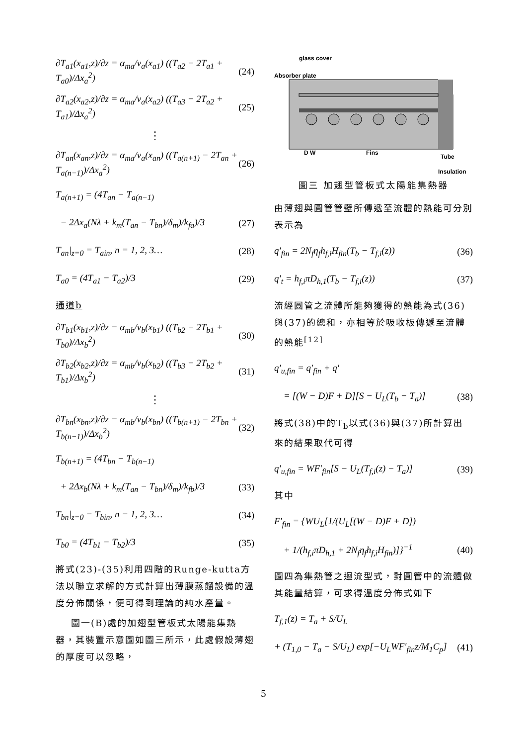∂T<sub>a1</sub>(x<sub>a1</sub>,z)/∂z = α<sub>ma</sub>/v<sub>a</sub>(x<sub>a1</sub>) ((T<sub>a2</sub> − 2T<sub>a1</sub> + T<sub>a0</sub>)/Δx<sub>a</sub><sup>2</sup>) (24)
∂T<sub>a2</sub>(x<sub>a2</sub>,z)/∂z = α<sub>ma</sub>/v<sub>a</sub>(x<sub>a2</sub>) ((T<sub>a3</sub> − 2T<sub>a2</sub> + T<sub>a1</sub>)/Δx<sub>a</sub><sup>2</sup>) (25)
⋮
∂T<sub>an</sub>(x<sub>an</sub>,z)/∂z = α<sub>ma</sub>/v<sub>a</sub>(x<sub>an</sub>) ((T<sub>a(n+1)</sub> − 2T<sub>an</sub> + T<sub>a(n−1)</sub>)/Δx<sub>a</sub><sup>2</sup>) (26)
T<sub>a(n+1)</sub> = (4T<sub>an</sub> − T<sub>a(n−1)</sub>
− 2Δx<sub>a</sub>(Nλ + k<sub>m</sub>(T<sub>an</sub> − T<sub>bn</sub>)/δ<sub>m</sub>)/k<sub>fa</sub>)/3 (27)
T<sub>an</sub>|<sub>z=0</sub> = T<sub>ain</sub>, n = 1, 2, 3… (28)
T<sub>a0</sub> = (4T<sub>a1</sub> − T<sub>a2</sub>)/3 (29)
通道b
∂T<sub>b1</sub>(x<sub>b1</sub>,z)/∂z = α<sub>mb</sub>/v<sub>b</sub>(x<sub>b1</sub>) ((T<sub>b2</sub> − 2T<sub>b1</sub> + T<sub>b0</sub>)/Δx<sub>b</sub><sup>2</sup>) (30)
∂T<sub>b2</sub>(x<sub>b2</sub>,z)/∂z = α<sub>mb</sub>/v<sub>b</sub>(x<sub>b2</sub>) ((T<sub>b3</sub> − 2T<sub>b2</sub> + T<sub>b1</sub>)/Δx<sub>b</sub><sup>2</sup>) (31)
⋮
∂T<sub>bn</sub>(x<sub>bn</sub>,z)/∂z = α<sub>mb</sub>/v<sub>b</sub>(x<sub>bn</sub>) ((T<sub>b(n+1)</sub> − 2T<sub>bn</sub> + T<sub>b(n−1)</sub>)/Δx<sub>b</sub><sup>2</sup>) (32)
T<sub>b(n+1)</sub> = (4T<sub>bn</sub> − T<sub>b(n−1)</sub>
+ 2Δx<sub>b</sub>(Nλ + k<sub>m</sub>(T<sub>an</sub> − T<sub>bn</sub>)/δ<sub>m</sub>)/k<sub>fb</sub>)/3 (33)
T<sub>bn</sub>|<sub>z=0</sub> = T<sub>bin</sub>, n = 1, 2, 3… (34)
T<sub>b0</sub> = (4T<sub>b1</sub> − T<sub>b2</sub>)/3 (35)
將式(23)-(35)利用四階的Runge-kutta方法以聯立求解的方式計算出薄膜蒸餾設備的溫度分佈關係，便可得到理論的純水產量。
圖一(B)處的加翅型管板式太陽能集熱器，其裝置示意圖如圖三所示，此處假設薄翅的厚度可以忽略，
glass cover
Absorber plate
D W Fins
Tube
Insulation
圖三 加翅型管板式太陽能集熱器
由薄翅與圓管管壁所傳遞至流體的熱能可分別表示為
q′<sub>fin</sub> = 2N<sub>f</sub>η<sub>f</sub>h<sub>f,i</sub>H<sub>fin</sub>(T<sub>b</sub> − T<sub>f,i</sub>(z)) (36)
q′<sub>t</sub> = h<sub>f,i</sub>πD<sub>h,1</sub>(T<sub>b</sub> − T<sub>f,i</sub>(z)) (37)
流經圓管之流體所能夠獲得的熱能為式(36)與(37)的總和，亦相等於吸收板傳遞至流體的熱能<sup>[12]</sup>
q′<sub>u,fin</sub> = q′<sub>fin</sub> + q′
= [(W − D)F + D][S − U<sub>L</sub>(T<sub>b</sub> − T<sub>a</sub>)] (38)
將式(38)中的T<sub>b</sub>以式(36)與(37)所計算出來的結果取代可得
q′<sub>u,fin</sub> = WF′<sub>fin</sub>[S − U<sub>L</sub>(T<sub>f,i</sub>(z) − T<sub>a</sub>)] (39)
其中
F′<sub>fin</sub> = {WU<sub>L</sub>[1/(U<sub>L</sub>[(W − D)F + D])
+ 1/(h<sub>f,i</sub>πD<sub>h,1</sub> + 2N<sub>f</sub>η<sub>f</sub>h<sub>f,i</sub>H<sub>fin</sub>)]}<sup>−1</sup> (40)
圖四為集熱管之迴流型式，對圓管中的流體做其能量結算，可求得溫度分佈式如下
T<sub>f,1</sub>(z) = T<sub>a</sub> + S/U<sub>L</sub>
+ (T<sub>1,0</sub> − T<sub>a</sub> − S/U<sub>L</sub>) exp[−U<sub>L</sub>WF′<sub>fin</sub>z/M<sub>1</sub>C<sub>p</sub>] (41)
5